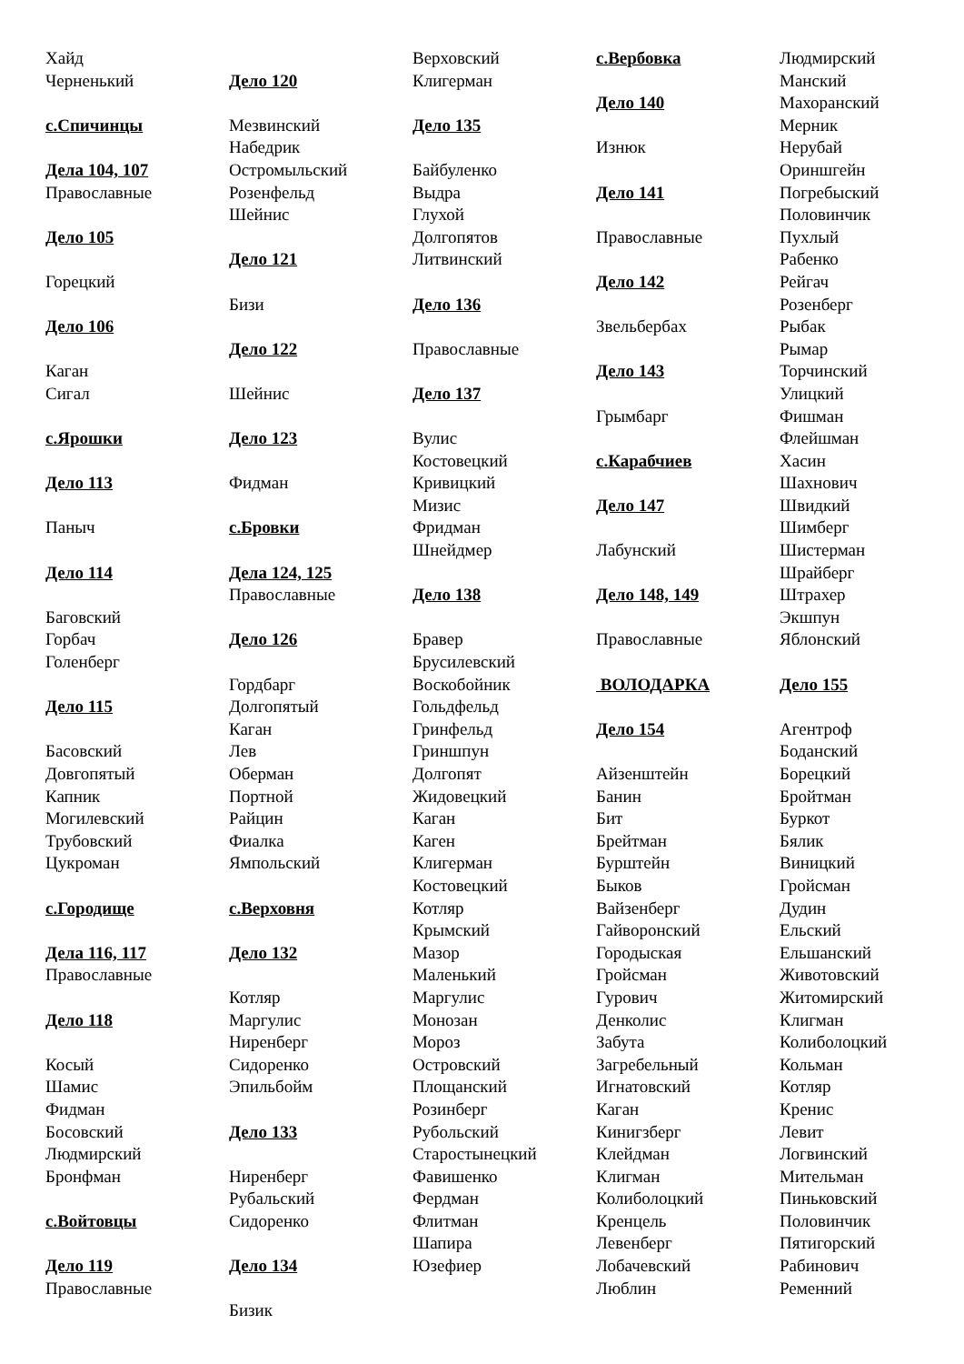Хайд
Черненький
с.Спичинцы
Дела 104, 107
Православные
Дело 105
Горецкий
Дело 106
Каган
Сигал
с.Ярошки
Дело 113
Паныч
Дело 114
Баговский
Горбач
Голенберг
Дело 115
Басовский
Довгопятый
Капник
Могилевский
Трубовский
Цукроман
с.Городище
Дела 116, 117
Православные
Дело 118
Косый
Шамис
Фидман
Босовский
Людмирский
Бронфман
с.Войтовцы
Дело 119
Православные
Дело 120
Мезвинский
Набедрик
Остромыльский
Розенфельд
Шейнис
Дело 121
Бизи
Дело 122
Шейнис
Дело 123
Фидман
с.Бровки
Дела 124, 125
Православные
Дело 126
Гордбарг
Долгопятый
Каган
Лев
Оберман
Портной
Райцин
Фиалка
Ямпольский
с.Верховня
Дело 132
Котляр
Маргулис
Ниренберг
Сидоренко
Эпильбойм
Дело 133
Ниренберг
Рубальский
Сидоренко
Дело 134
Бизик
Верховский
Клигерман
Дело 135
Байбуленко
Выдра
Глухой
Долгопятов
Литвинский
Дело 136
Православные
Дело 137
Вулис
Костовецкий
Кривицкий
Мизис
Фридман
Шнейдмер
Дело 138
Бравер
Брусилевский
Воскобойник
Гольдфельд
Гринфельд
Гриншпун
Долгопят
Жидовецкий
Каган
Каген
Клигерман
Костовецкий
Котляр
Крымский
Мазор
Маленький
Маргулис
Монозан
Мороз
Островский
Площанский
Розинберг
Рубольский
Старостынецкий
Фавишенко
Фердман
Флитман
Шапира
Юзефиер
с.Вербовка
Дело 140
Изнюк
Дело 141
Православные
Дело 142
Звельбербах
Дело 143
Грымбарг
с.Карабчиев
Дело 147
Лабунский
Дело 148, 149
Православные
ВОЛОДАРКА
Дело 154
Айзенштейн
Банин
Бит
Брейтман
Бурштейн
Быков
Вайзенберг
Гайворонский
Городыская
Гройсман
Гурович
Денколис
Забута
Загребельный
Игнатовский
Каган
Кинигзберг
Клейдман
Клигман
Колиболоцкий
Кренцель
Левенберг
Лобачевский
Люблин
Людмирский
Манский
Махоранский
Мерник
Нерубай
Ориншгейн
Погребыский
Половинчик
Пухлый
Рабенко
Рейгач
Розенберг
Рыбак
Рымар
Торчинский
Улицкий
Фишман
Флейшман
Хасин
Шахнович
Швидкий
Шимберг
Шистерман
Шрайберг
Штрахер
Экшпун
Яблонский
Дело 155
Агентроф
Боданский
Борецкий
Бройтман
Буркот
Бялик
Виницкий
Гройсман
Дудин
Ельский
Ельшанский
Животовский
Житомирский
Клигман
Колиболоцкий
Кольман
Котляр
Кренис
Левит
Логвинский
Мительман
Пиньковский
Половинчик
Пятигорский
Рабинович
Ременний